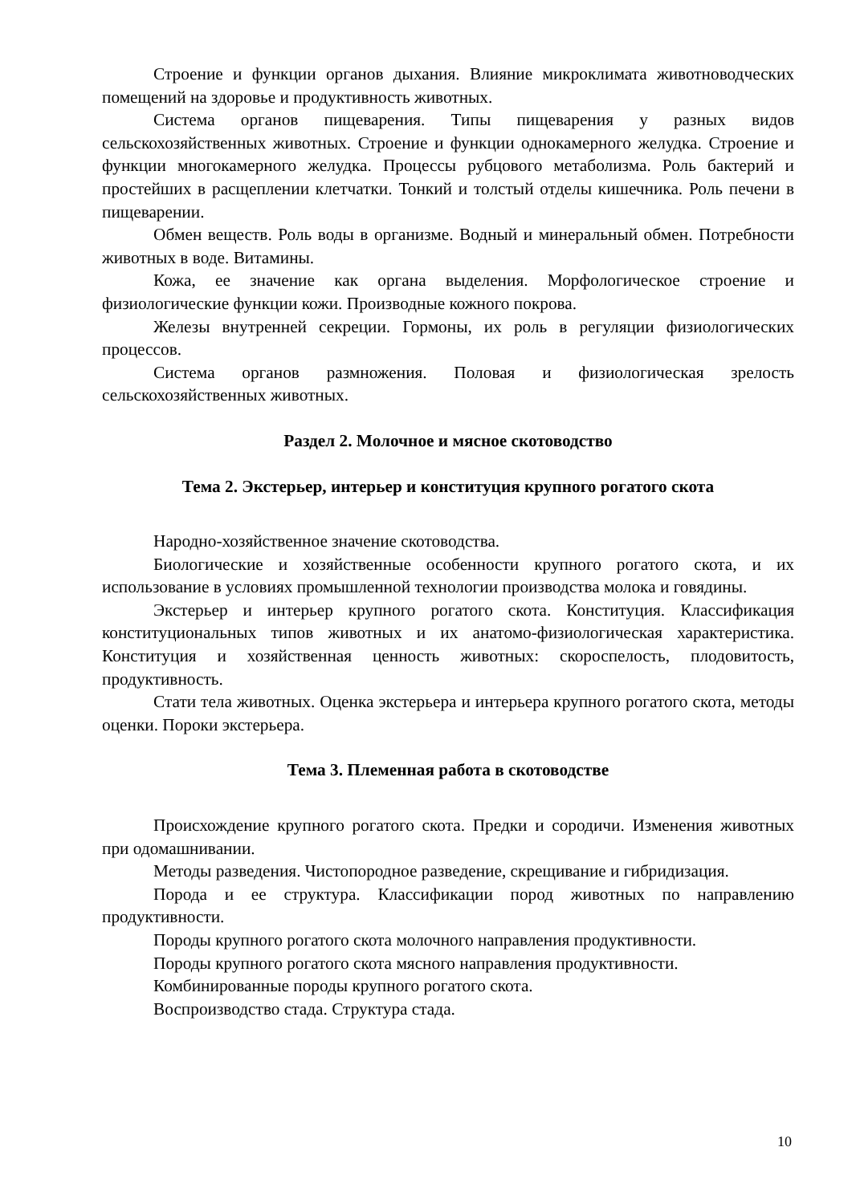Строение и функции органов дыхания. Влияние микроклимата животноводческих помещений на здоровье и продуктивность животных.
Система органов пищеварения. Типы пищеварения у разных видов сельскохозяйственных животных. Строение и функции однокамерного желудка. Строение и функции многокамерного желудка. Процессы рубцового метаболизма. Роль бактерий и простейших в расщеплении клетчатки. Тонкий и толстый отделы кишечника. Роль печени в пищеварении.
Обмен веществ. Роль воды в организме. Водный и минеральный обмен. Потребности животных в воде. Витамины.
Кожа, ее значение как органа выделения. Морфологическое строение и физиологические функции кожи. Производные кожного покрова.
Железы внутренней секреции. Гормоны, их роль в регуляции физиологических процессов.
Система органов размножения. Половая и физиологическая зрелость сельскохозяйственных животных.
Раздел 2. Молочное и мясное скотоводство
Тема 2. Экстерьер, интерьер и конституция крупного рогатого скота
Народно-хозяйственное значение скотоводства.
Биологические и хозяйственные особенности крупного рогатого скота, и их использование в условиях промышленной технологии производства молока и говядины.
Экстерьер и интерьер крупного рогатого скота. Конституция. Классификация конституциональных типов животных и их анатомо-физиологическая характеристика. Конституция и хозяйственная ценность животных: скороспелость, плодовитость, продуктивность.
Стати тела животных. Оценка экстерьера и интерьера крупного рогатого скота, методы оценки. Пороки экстерьера.
Тема 3. Племенная работа в скотоводстве
Происхождение крупного рогатого скота. Предки и сородичи. Изменения животных при одомашнивании.
Методы разведения. Чистопородное разведение, скрещивание и гибридизация.
Порода и ее структура. Классификации пород животных по направлению продуктивности.
Породы крупного рогатого скота молочного направления продуктивности.
Породы крупного рогатого скота мясного направления продуктивности.
Комбинированные породы крупного рогатого скота.
Воспроизводство стада. Структура стада.
10